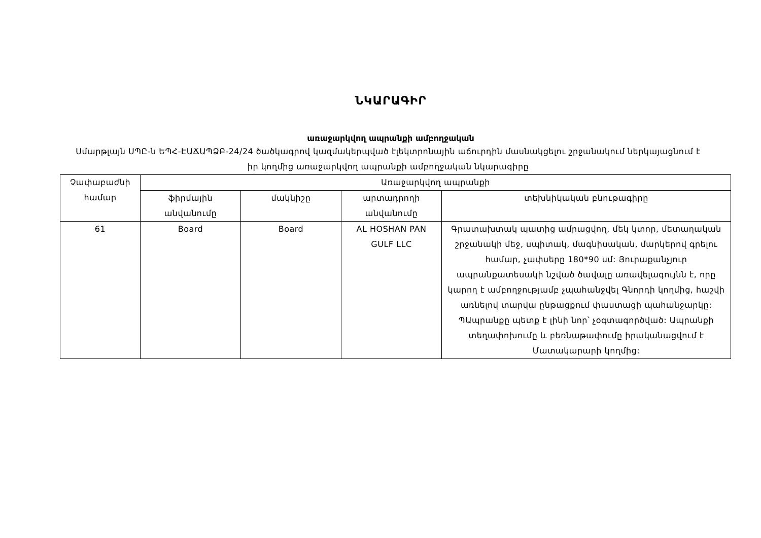ՆԿԱՐԱԳԻՐ
առաջարկվող ապրանքի ամբողջական
Սմարթլայն ՍՊԸ-ն ԵՊՀ-ԷԱՃԱՊՁԲ-24/24 ծածկագրով կազմակերպված էլեկտրոնային աճուրդին մասնակցելու շրջանակում ներկայացնում է իր կողմից առաջարկվող ապրանքի ամբողջական նկարագիրը
| Չափաբաժնի համար | Առաջարկվող ապրանքի | | | |
| --- | --- | --- | --- | --- |
| | ֆիրմային անվանումը | մակնիշը | արտադրողի անվանումը | տեխնիկական բնութագիրը |
| 61 | Board | Board | AL HOSHAN PAN GULF LLC | Գրատախտակ պատից ամրացվող, մեկ կտոր, մետաղական շրջանակի մեջ, սպիտակ, մագնիսական, մարկերով գրելու համար, չափսերը 180*90 սմ: Յուրաքանչյուր ապրանքատեսակի նշված ծավալը առավելագույնն է, որը կարող է ամբողջությամբ չպահանջվել Գնորդի կողմից, հաշվի առնելով տարվա ընթացքում փաստացի պահանջարկը: ՊԱպրանքը պետք է լինի նոր՝ չօգտագործված: Ապրանքի տեղափոխումը և բեռնաթափումը իրականացվում է Մատակարարի կողմից: |